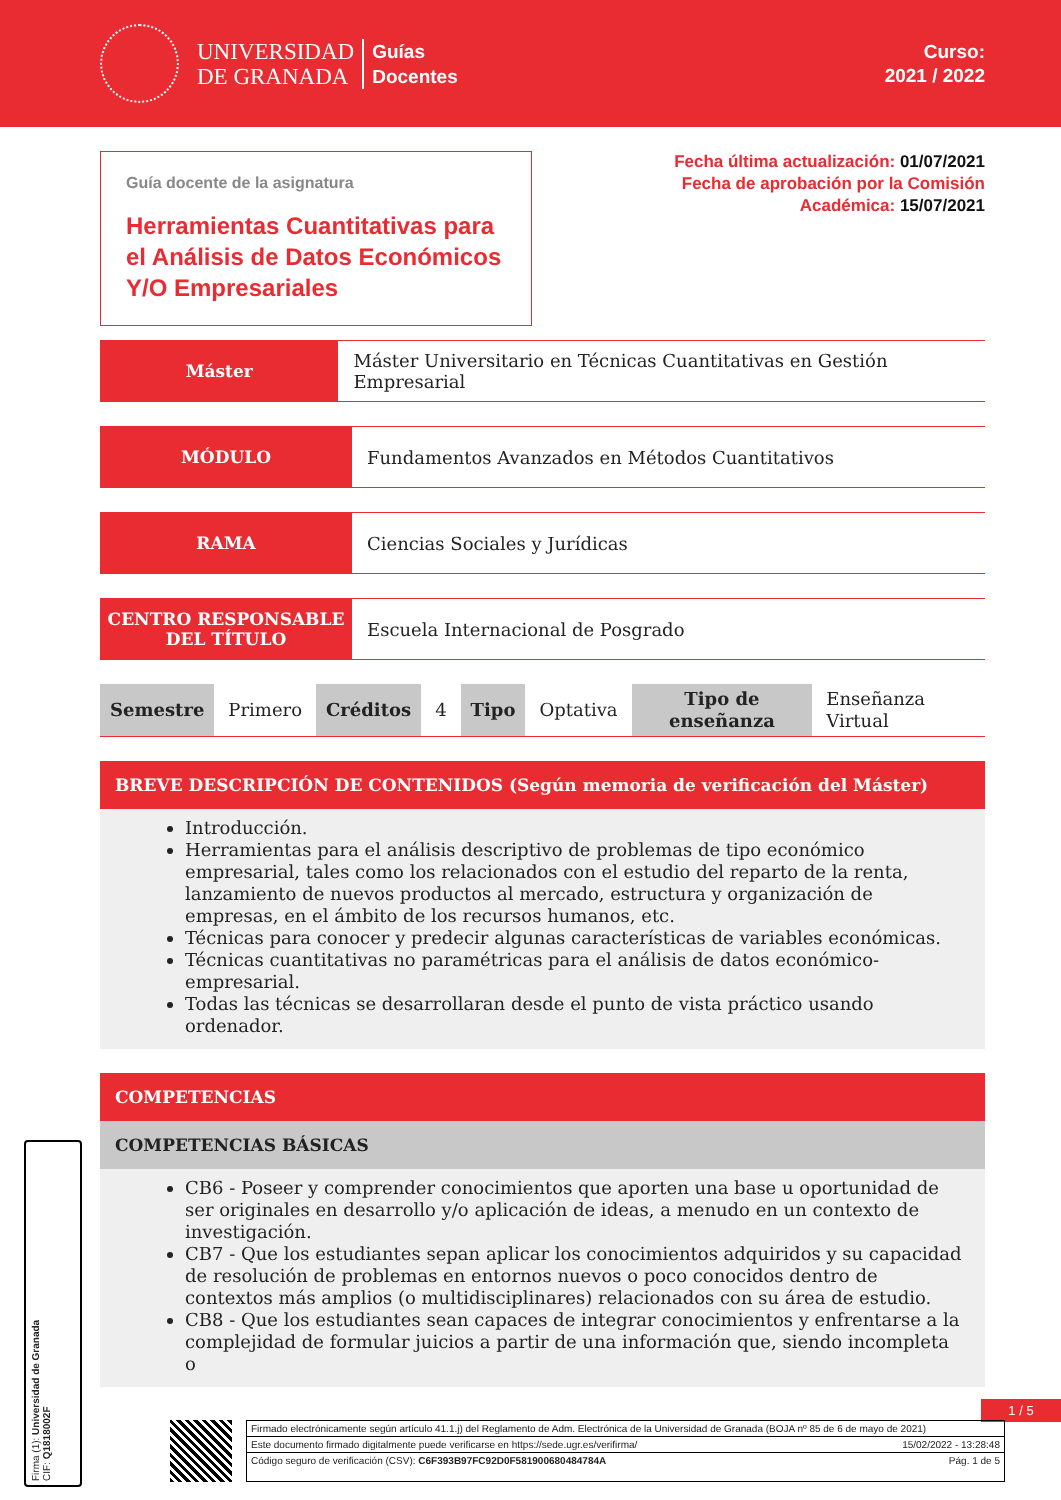UNIVERSIDAD
DE GRANADA
Guías
Docentes
Curso:
2021 / 2022
Guía docente de la asignatura
Herramientas Cuantitativas para el Análisis de Datos Económicos Y/O Empresariales
Fecha última actualización: 01/07/2021
Fecha de aprobación por la Comisión
Académica: 15/07/2021
Máster
Máster Universitario en Técnicas Cuantitativas en Gestión Empresarial
MÓDULO
Fundamentos Avanzados en Métodos Cuantitativos
RAMA
Ciencias Sociales y Jurídicas
CENTRO RESPONSABLE DEL TÍTULO
Escuela Internacional de Posgrado
| Semestre | Primero | Créditos | 4 | Tipo | Optativa | Tipo de enseñanza | Enseñanza Virtual |
BREVE DESCRIPCIÓN DE CONTENIDOS (Según memoria de verificación del Máster)
Introducción.
Herramientas para el análisis descriptivo de problemas de tipo económico empresarial, tales como los relacionados con el estudio del reparto de la renta, lanzamiento de nuevos productos al mercado, estructura y organización de empresas, en el ámbito de los recursos humanos, etc.
Técnicas para conocer y predecir algunas características de variables económicas.
Técnicas cuantitativas no paramétricas para el análisis de datos económico-empresarial.
Todas las técnicas se desarrollaran desde el punto de vista práctico usando ordenador.
COMPETENCIAS
COMPETENCIAS BÁSICAS
CB6 - Poseer y comprender conocimientos que aporten una base u oportunidad de ser originales en desarrollo y/o aplicación de ideas, a menudo en un contexto de investigación.
CB7 - Que los estudiantes sepan aplicar los conocimientos adquiridos y su capacidad de resolución de problemas en entornos nuevos o poco conocidos dentro de contextos más amplios (o multidisciplinares) relacionados con su área de estudio.
CB8 - Que los estudiantes sean capaces de integrar conocimientos y enfrentarse a la complejidad de formular juicios a partir de una información que, siendo incompleta o
Firma (1): Universidad de Granada
CIF: Q1818002F
1 / 5
Firmado electrónicamente según artículo 41.1.j) del Reglamento de Adm. Electrónica de la Universidad de Granada (BOJA nº 85 de 6 de mayo de 2021)
Este documento firmado digitalmente puede verificarse en https://sede.ugr.es/verifirma/ 15/02/2022 - 13:28:48
Código seguro de verificación (CSV): C6F393B97FC92D0F581900680484784A Pág. 1 de 5